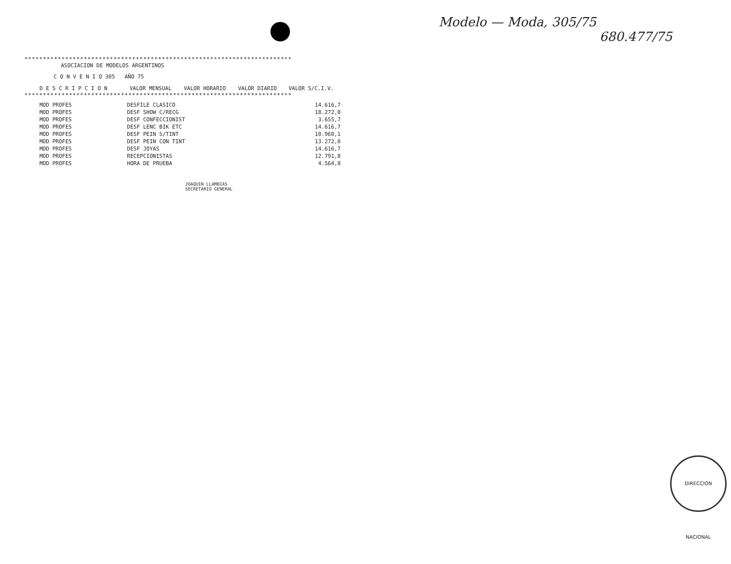************************************************************************
ASOCIACION DE MODELOS ARGENTINOS
C O N V E N I O 305 AÑO 75
| D E S C R I P C I O N | | VALOR MENSUAL | VALOR HORARIO | VALOR DIARIO | VALOR S/C.I.V. |
| --- | --- | --- | --- | --- | --- |
************************************************************************
| MOD PROFES | DESFILE CLASICO | 14.616,7 |
| MOD PROFES | DESF SHOW C/RECG | 18.272,0 |
| MOD PROFES | DESF CONFECCIONIST | 3.655,7 |
| MOD PROFES | DESF LENC BIK ETC | 14.616,7 |
| MOD PROFES | DESF PEIN S/TINT | 10.960,1 |
| MOD PROFES | DESF PEIN CON TINT | 13.272,0 |
| MOD PROFES | DESF JOYAS | 14.616,7 |
| MOD PROFES | RECEPCIONISTAS | 12.791,8 |
| MOD PROFES | HORA DE PRUEBA | 4.564,8 |
JOAQUIN LLAMBIAS
SECRETARIO GENERAL
Modelo — Moda, 305/75
680.477/75
DIRECCION NACIONAL